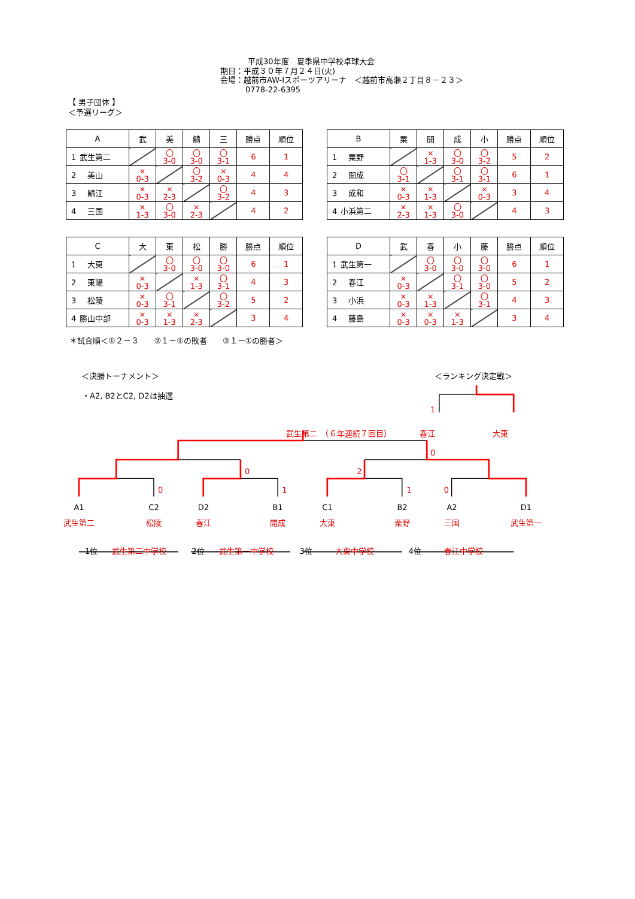平成30年度　夏季県中学校卓球大会
期日：平成３０年７月２４日(火)
会場：越前市AW-Iスポーツアリーナ　＜越前市高瀬２丁目８－２３＞
0778-22-6395
【 男子団体 】
＜予選リーグ＞
| A | 武 | 美 | 鯖 | 三 | 勝点 | 順位 |
| --- | --- | --- | --- | --- | --- | --- |
| 1 武生第二 | | 〇 3-0 | 〇 3-0 | 〇 3-1 | 6 | 1 |
| 2 美山 | × 0-3 | | 〇 3-2 | × 0-3 | 4 | 4 |
| 3 鯖江 | × 0-3 | × 2-3 | | 〇 3-2 | 4 | 3 |
| 4 三国 | × 1-3 | 〇 3-0 | × 2-3 | | 4 | 2 |
| B | 粟 | 開 | 成 | 小 | 勝点 | 順位 |
| --- | --- | --- | --- | --- | --- | --- |
| 1 粟野 | | × 1-3 | 〇 3-0 | 〇 3-2 | 5 | 2 |
| 2 開成 | 〇 3-1 | | 〇 3-1 | 〇 3-1 | 6 | 1 |
| 3 成和 | × 0-3 | × 1-3 | | × 0-3 | 3 | 4 |
| 4 小浜第二 | × 2-3 | × 1-3 | 〇 3-0 | | 4 | 3 |
| C | 大 | 東 | 松 | 勝 | 勝点 | 順位 |
| --- | --- | --- | --- | --- | --- | --- |
| 1 大東 | | 〇 3-0 | 〇 3-0 | 〇 3-0 | 6 | 1 |
| 2 東陽 | × 0-3 | | × 1-3 | 〇 3-1 | 4 | 3 |
| 3 松陵 | × 0-3 | 〇 3-1 | | 〇 3-2 | 5 | 2 |
| 4 勝山中部 | × 0-3 | × 1-3 | × 2-3 | | 3 | 4 |
| D | 武 | 春 | 小 | 藤 | 勝点 | 順位 |
| --- | --- | --- | --- | --- | --- | --- |
| 1 武生第一 | | 〇 3-0 | 〇 3-0 | 〇 3-0 | 6 | 1 |
| 2 春江 | × 0-3 | | 〇 3-1 | 〇 3-0 | 5 | 2 |
| 3 小浜 | × 0-3 | × 1-3 | | 〇 3-1 | 4 | 3 |
| 4 藤島 | × 0-3 | × 0-3 | × 1-3 | | 3 | 4 |
＊試合順＜①２－３　　②１－①の敗者　　③１－①の勝者＞
＜決勝トーナメント＞ ＜ランキング決定戦＞
・A2, B2とC2, D2は抽選
1
武生第二　（６年連続７回目） 春江 大東
0
02
0110
A1 C2 D2 B1 C1 B2 A2 D1
武生第二 松陵 春江 開成 大東 粟野 三国 武生第一
1位 武生第二中学校 2位 武生第一中学校 3位 大東中学校 4位 春江中学校